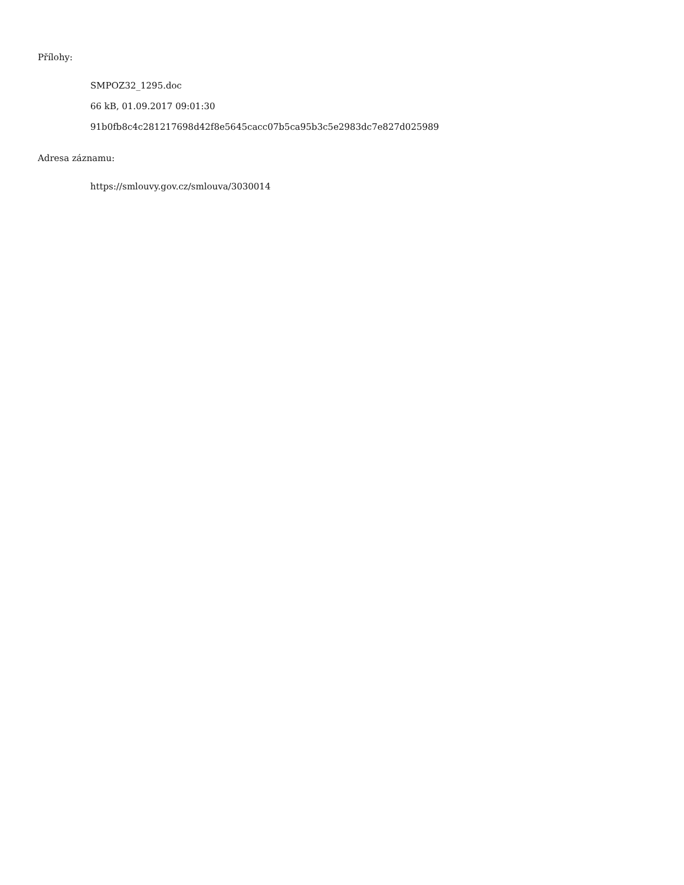Přílohy:
SMPOZ32_1295.doc
66 kB, 01.09.2017 09:01:30
91b0fb8c4c281217698d42f8e5645cacc07b5ca95b3c5e2983dc7e827d025989
Adresa záznamu:
https://smlouvy.gov.cz/smlouva/3030014